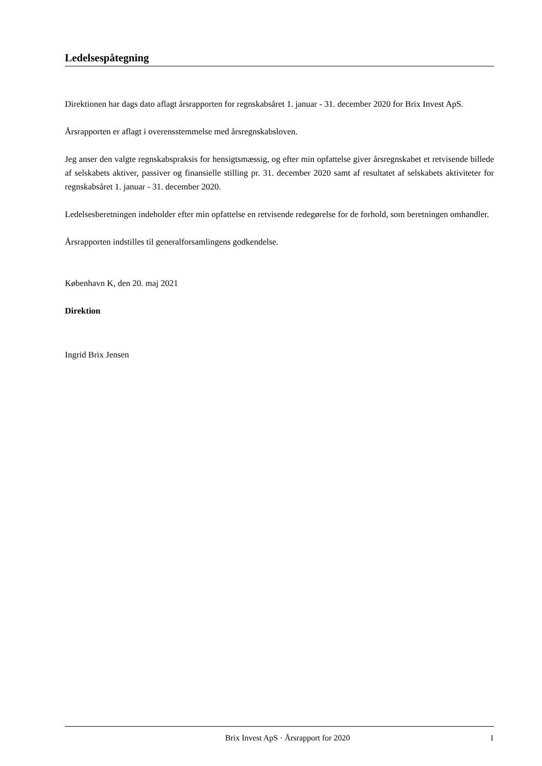Ledelsespåtegning
Direktionen har dags dato aflagt årsrapporten for regnskabsåret 1. januar - 31. december 2020 for Brix Invest ApS.
Årsrapporten er aflagt i overensstemmelse med årsregnskabsloven.
Jeg anser den valgte regnskabspraksis for hensigtsmæssig, og efter min opfattelse giver årsregnskabet et retvisende billede af selskabets aktiver, passiver og finansielle stilling pr. 31. december 2020 samt af resultatet af selskabets aktiviteter for regnskabsåret 1. januar - 31. december 2020.
Ledelsesberetningen indeholder efter min opfattelse en retvisende redegørelse for de forhold, som beretningen omhandler.
Årsrapporten indstilles til generalforsamlingens godkendelse.
København K, den 20. maj 2021
Direktion
Ingrid Brix Jensen
Brix Invest ApS · Årsrapport for 2020 1